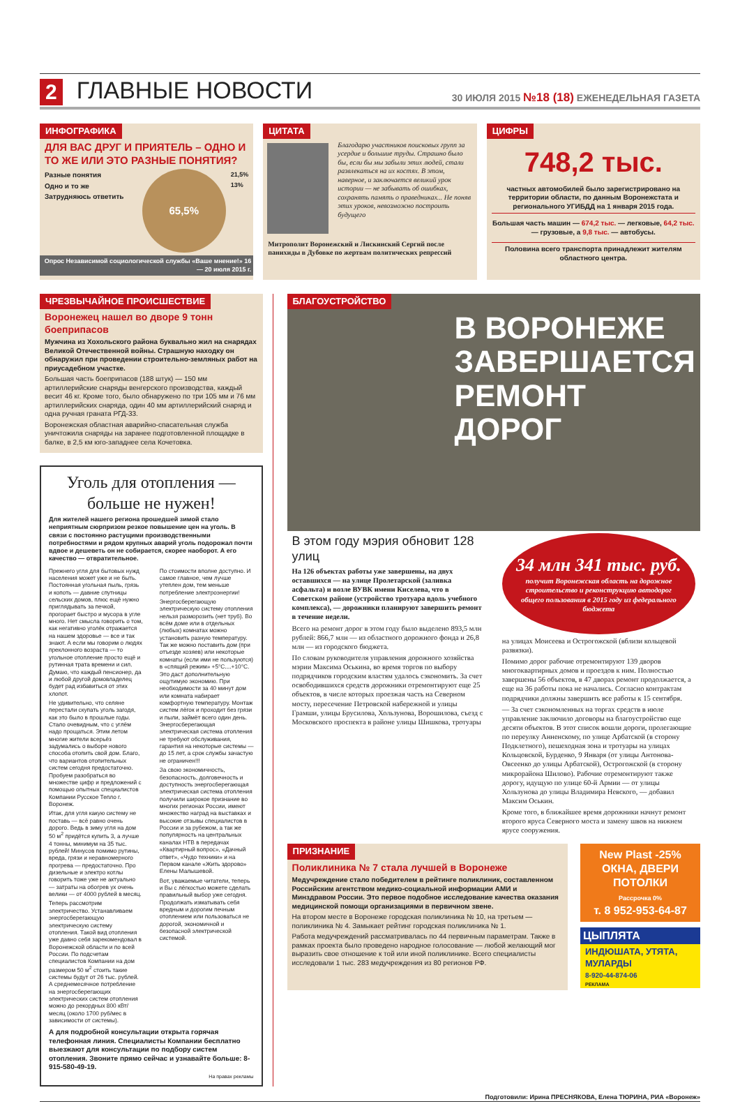2 ГЛАВНЫЕ НОВОСТИ 30 ИЮЛЯ 2015 №18 (18) ЕЖЕНЕДЕЛЬНАЯ ГАЗЕТА
ИНФОГРАФИКА
ДЛЯ ВАС ДРУГ И ПРИЯТЕЛЬ – ОДНО И ТО ЖЕ ИЛИ ЭТО РАЗНЫЕ ПОНЯТИЯ?
Разные понятия
Одно и то же
Затрудняюсь ответить
65,5%
21,5%
13%
Опрос Независимой социологической службы «Ваше мнение!» 16 — 20 июля 2015 г.
ЦИТАТА
Благодарю участников поисковых групп за усердие и большие труды. Страшно было бы, если бы мы забыли этих людей, стали развлекаться на их костях. В этом, наверное, и заключается великий урок истории — не забывать об ошибках, сохранять память о праведниках... Не поняв этих уроков, невозможно построить будущего
Митрополит Воронежский и Лискинский Сергий после панихиды в Дубовке по жертвам политических репрессий
ЦИФРЫ
748,2 тыс.
частных автомобилей было зарегистрировано на территории области, по данным Воронежстата и регионального УГИБДД на 1 января 2015 года.
Большая часть машин — 674,2 тыс. — легковые, 64,2 тыс. — грузовые, а 9,8 тыс. — автобусы.
Половина всего транспорта принадлежит жителям областного центра.
ЧРЕЗВЫЧАЙНОЕ ПРОИСШЕСТВИЕ
Воронежец нашел во дворе 9 тонн боеприпасов
Мужчина из Хохольского района буквально жил на снарядах Великой Отечественной войны. Страшную находку он обнаружил при проведении строительно-земляных работ на приусадебном участке.
Большая часть боеприпасов (188 штук) — 150 мм артиллерийские снаряды венгерского производства, каждый весит 46 кг. Кроме того, было обнаружено по три 105 мм и 76 мм артиллерийских снаряда, один 40 мм артиллерийский снаряд и одна ручная граната РГД-33.
Воронежская областная аварийно-спасательная служба уничтожила снаряды на заранее подготовленной площадке в балке, в 2,5 км юго-западнее села Кочетовка.
Уголь для отопления — больше не нужен!
Для жителей нашего региона прошедшей зимой стало неприятным сюрпризом резкое повышение цен на уголь. В связи с постоянно растущими производственными потребностями и рядом крупных аварий уголь подорожал почти вдвое и дешеветь он не собирается, скорее наоборот. А его качество — отвратительное.
Прежнего угля для бытовых нужд населения может уже и не быть. Постоянная угольная пыль, грязь и копоть — давние спутницы сельских домов, плюс ещё нужно приглядывать за печкой, прогорает быстро и мусора в угле много. Нет смысла говорить о том, как негативно уголёк отражается на нашем здоровье — все и так знают. А если мы говорим о людях преклонного возраста — то угольное отопление просто ещё и рутинная трата времени и сил. Думаю, что каждый пенсионер, да и любой другой домовладелец будет рад избавиться от этих хлопот.
Не удивительно, что селяне перестали скупать уголь загодя, как это было в прошлые годы. Стало очевидным, что с углём надо прощаться. Этим летом многие жители всерьёз задумались о выборе нового способа отопить свой дом. Благо, что вариантов отопительных систем сегодня предостаточно. Пробуем разобраться во множестве цифр и предложений с помощью опытных специалистов Компании Русское Тепло г. Воронеж.
Итак, для угля какую систему не поставь — всё равно очень дорого. Ведь в зиму угля на дом 50 м<sup>2</sup> придётся купить 3, а лучше 4 тонны, минимум на 35 тыс. рублей! Минусов помимо рутины, вреда, грязи и неравномерного прогрева — предостаточно. Про дизельные и электро котлы говорить тоже уже не актуально — затраты на обогрев ух очень велики — от 4000 рублей в месяц.
Теперь рассмотрим электричество. Устанавливаем энергосберегающую электрическую систему отопления. Такой вид отопления уже давно себя зарекомендовал в Воронежской области и по всей России. По подсчетам специалистов Компании на дом размером 50 м<sup>2</sup> стоить такие системы будут от 26 тыс. рублей. А среднемесячное потребление на энергосберегающих электрических систем отопления можно до рекордных 800 кВт/месяц (около 1700 руб/мес в зависимости от системы).
По стоимости вполне доступно. И самое главное, чем лучше утеплен дом, тем меньше потребление электроэнергии!
Энергосберегающую электрическую систему отопления нельзя разморозить (нет труб). Во всём доме или в отдельных (любых) комнатах можно установить разную температуру. Так же можно поставить дом (при отъезде хозяев) или некоторые комнаты (если ими не пользуются) в «спящий режим» +5°С....+10°С. Это даст дополнительную ощутимую экономию. При необходимости за 40 минут дом или комната набирает комфортную температуру. Монтаж систем лёгок и проходит без грязи и пыли, займёт всего один день. Энергосберегающая электрическая система отопления не требуют обслуживания, гарантия на некоторые системы — до 15 лет, а срок службы зачастую не ограничен!!!
За свою экономичность, безопасность, долговечность и доступность энергосберегающая электрическая система отопления получили широкое признание во многих регионах России, имеют множество наград на выставках и высокие отзывы специалистов в России и за рубежом, а так же популярность на центральных каналах НТВ в передачах «Квартирный вопрос», «Дачный ответ», «Чудо техники» и на Первом канале «Жить здорово» Елены Малышевой.
Вот, уважаемые читатели, теперь и Вы с лёгкостью можете сделать правильный выбор уже сегодня. Продолжать изматывать себя вредным и дорогим печным отоплением или пользоваться не дорогой, экономичной и безопасной электрической системой.
А для подробной консультации открыта горячая телефонная линия. Специалисты Компании бесплатно выезжают для консультации по подбору систем отопления. Звоните прямо сейчас и узнавайте больше: 8-915-580-49-19.
На правах рекламы
БЛАГОУСТРОЙСТВО
В ВОРОНЕЖЕ ЗАВЕРШАЕТСЯ РЕМОНТ ДОРОГ
В этом году мэрия обновит 128 улиц
На 126 объектах работы уже завершены, на двух оставшихся — на улице Пролетарской (заливка асфальта) и возле ВУВК имени Киселева, что в Советском районе (устройство тротуара вдоль учебного комплекса), — дорожники планируют завершить ремонт в течение недели.
Всего на ремонт дорог в этом году было выделено 893,5 млн рублей: 866,7 млн — из областного дорожного фонда и 26,8 млн — из городского бюджета.
По словам руководителя управления дорожного хозяйства мэрии Максима Оськина, во время торгов по выбору подрядчиков городским властям удалось сэкономить. За счет освободившихся средств дорожники отремонтируют еще 25 объектов, в числе которых проезжая часть на Северном мосту, пересечение Петровской набережной и улицы Грамши, улицы Брусилова, Хользунова, Ворошилова, съезд с Московского проспекта в районе улицы Шишкова, тротуары
34 млн 341 тыс. руб.
получит Воронежская область на дорожное строительство и реконструкцию автодорог общего пользования в 2015 году из федерального бюджета
на улицах Моисеева и Острогожской (вблизи кольцевой развязки).
Помимо дорог рабочие отремонтируют 139 дворов многоквартирных домов и проездов к ним. Полностью завершены 56 объектов, в 47 дворах ремонт продолжается, а еще на 36 работы пока не начались. Согласно контрактам подрядчики должны завершить все работы к 15 сентября.
— За счет сэкономленных на торгах средств в июле управление заключило договоры на благоустройство еще десяти объектов. В этот список вошли дороги, пролегающие по переулку Анненскому, по улице Арбатской (в сторону Подклетного), пешеходная зона и тротуары на улицах Кольцовской, Бурденко, 9 Января (от улицы Антонова-Овсеенко до улицы Арбатской), Острогожской (в сторону микрорайона Шилово). Рабочие отремонтируют также дорогу, идущую по улице 60-й Армии — от улицы Хользунова до улицы Владимира Невского, — добавил Максим Оськин.
Кроме того, в ближайшее время дорожники начнут ремонт второго яруса Северного моста и замену швов на нижнем ярусе сооружения.
ПРИЗНАНИЕ
Поликлиника № 7 стала лучшей в Воронеже
Медучреждение стало победителем в рейтинге поликлиник, составленном Российским агентством медико-социальной информации АМИ и Минздравом России. Это первое подобное исследование качества оказания медицинской помощи организациями в первичном звене.
На втором месте в Воронеже городская поликлиника № 10, на третьем — поликлиника № 4. Замыкает рейтинг городская поликлиника № 1.
Работа медучреждений рассматривалась по 44 первичным параметрам. Также в рамках проекта было проведено народное голосование — любой желающий мог выразить свое отношение к той или иной поликлинике. Всего специалисты исследовали 1 тыс. 283 медучреждения из 80 регионов РФ.
New Plast -25%
ОКНА, ДВЕРИ ПОТОЛКИ
Рассрочка 0%
т. 8 952-953-64-87
ЦЫПЛЯТА
ИНДЮШАТА, УТЯТА, МУЛАРДЫ
8-920-44-874-06
РЕКЛАМА
Подготовили: Ирина ПРЕСНЯКОВА, Елена ТЮРИНА, РИА «Воронеж»